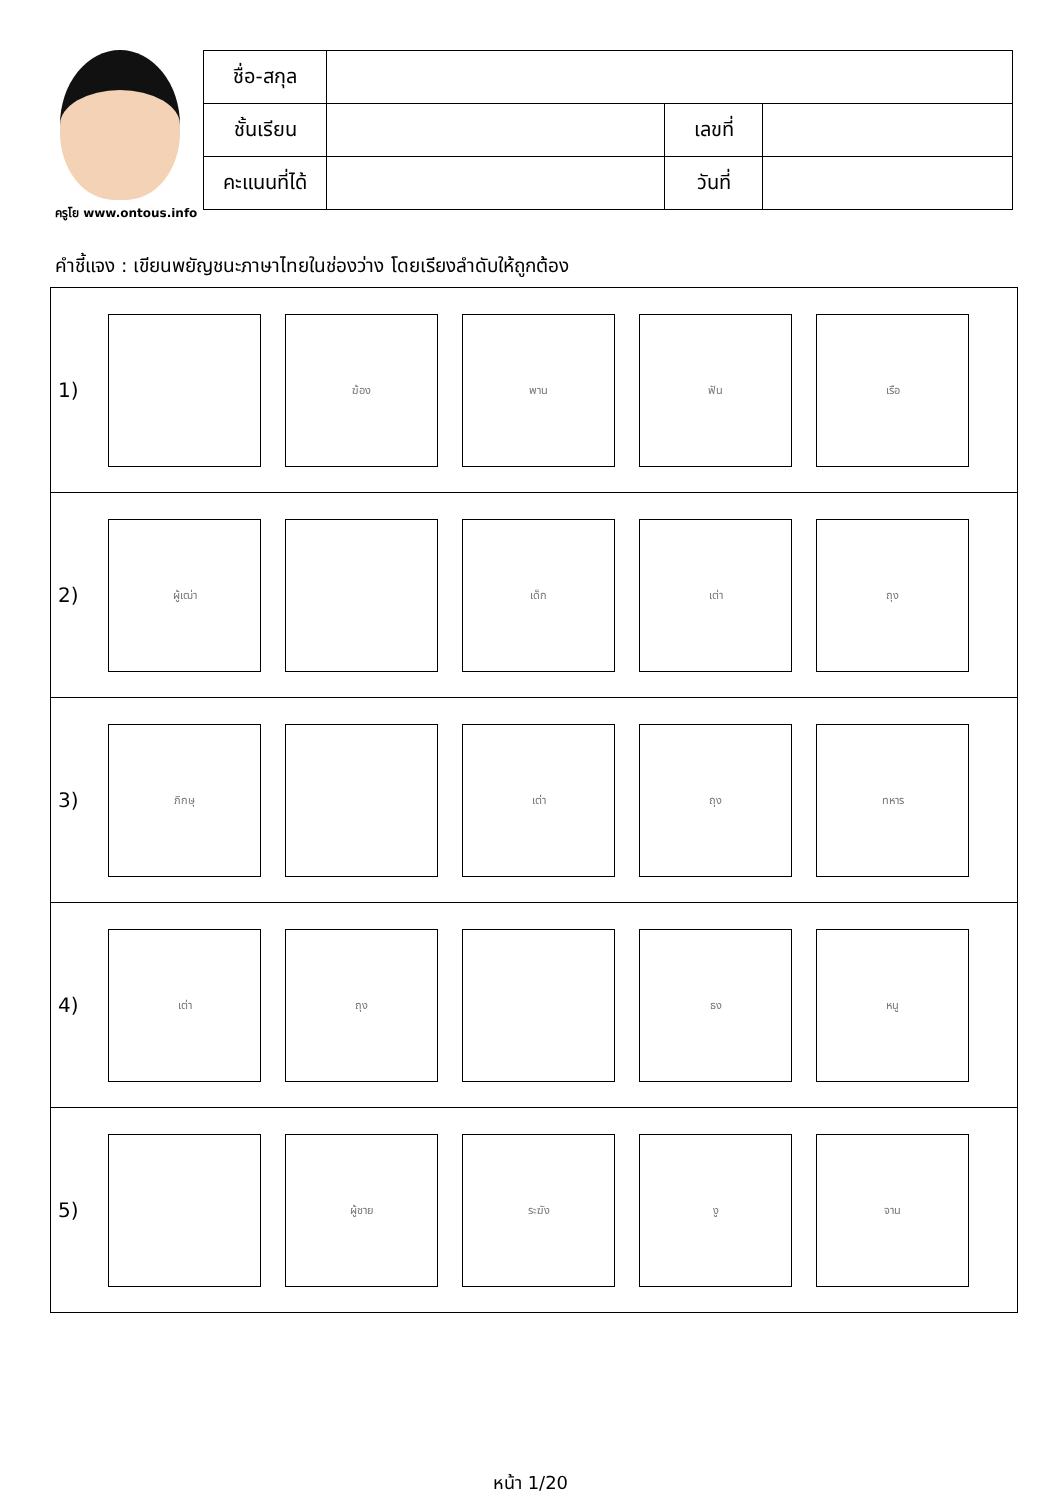ครูโย www.ontous.info
| ชื่อ-สกุล | | | |
| ชั้นเรียน | | เลขที่ | |
| คะแนนที่ได้ | | วันที่ | |
คำชี้แจง : เขียนพยัญชนะภาษาไทยในช่องว่าง โดยเรียงลำดับให้ถูกต้อง
| 1) ฆ้อง พาน ฟัน เรือ |
| 2) ผู้เฒ่า เด็ก เต่า ถุง |
| 3) ภิกษุ เต่า ถุง ทหาร |
| 4) เต่า ถุง ธง หนู |
| 5) ผู้ชาย ระฆัง งู จาน |
หน้า 1/20